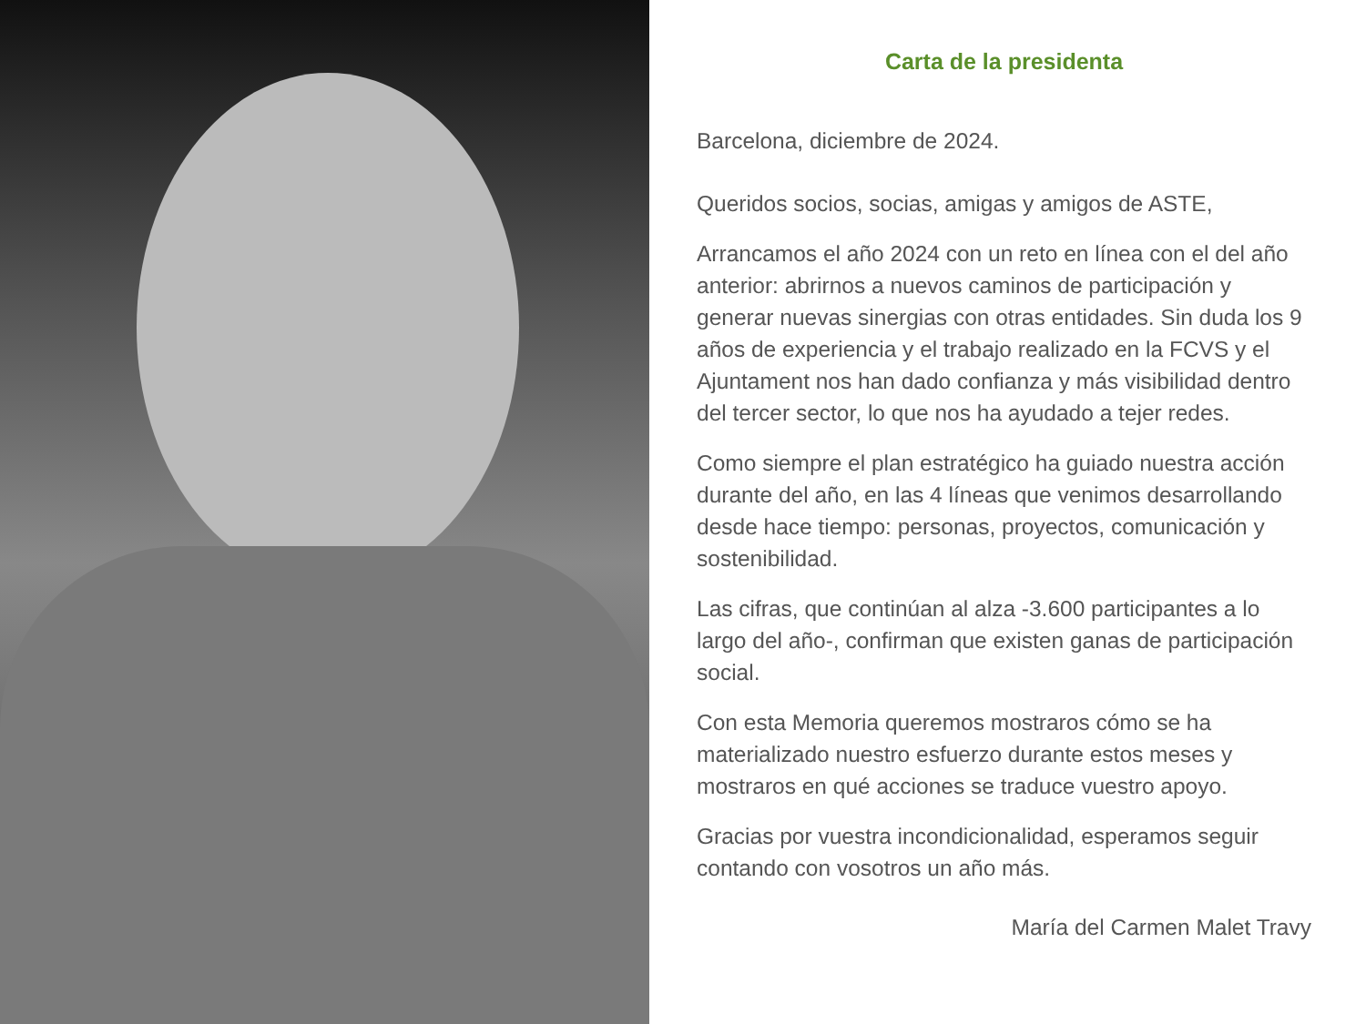Carta de la presidenta
Barcelona, diciembre de 2024.
Queridos socios, socias, amigas y amigos de ASTE,
Arrancamos el año 2024 con un reto en línea con el del año anterior: abrirnos a nuevos caminos de participación y generar nuevas sinergias con otras entidades. Sin duda los 9 años de experiencia y el trabajo realizado en la FCVS y el Ajuntament nos han dado confianza y más visibilidad dentro del tercer sector, lo que nos ha ayudado a tejer redes.
Como siempre el plan estratégico ha guiado nuestra acción durante del año, en las 4 líneas que venimos desarrollando desde hace tiempo: personas, proyectos, comunicación y sostenibilidad.
Las cifras, que continúan al alza -3.600 participantes a lo largo del año-, confirman que existen ganas de participación social.
Con esta Memoria queremos mostraros cómo se ha materializado nuestro esfuerzo durante estos meses y mostraros en qué acciones se traduce vuestro apoyo.
Gracias por vuestra incondicionalidad, esperamos seguir contando con vosotros un año más.
María del Carmen Malet Travy